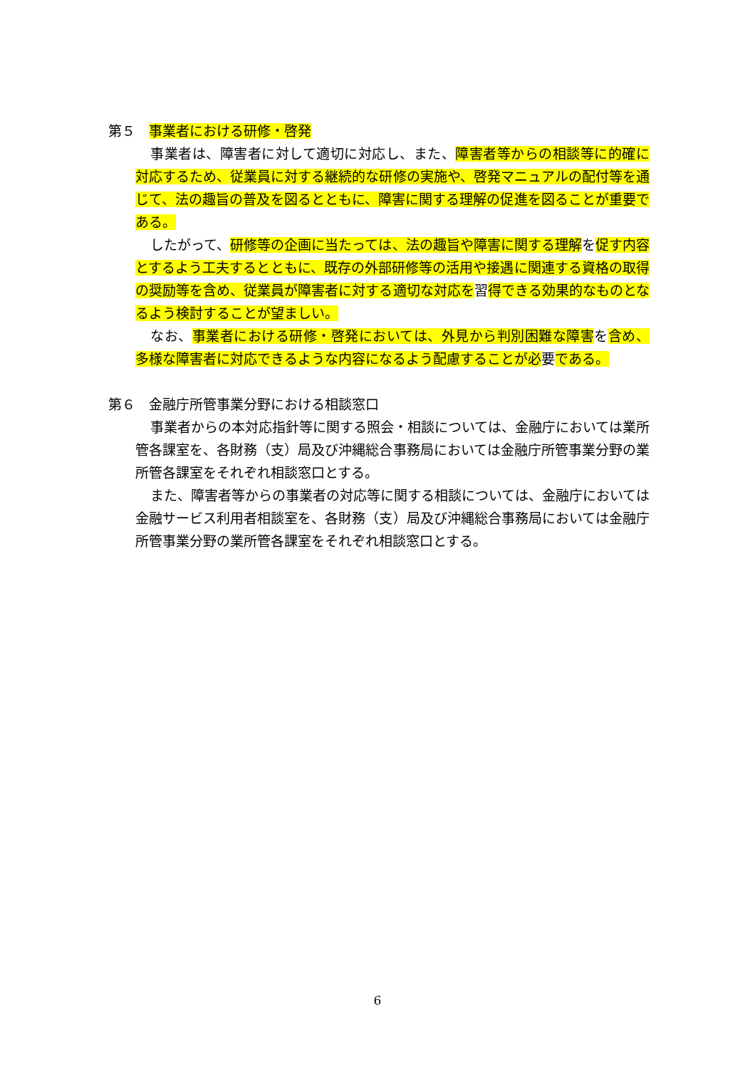第５　事業者における研修・啓発
事業者は、障害者に対して適切に対応し、また、障害者等からの相談等に的確に対応するため、従業員に対する継続的な研修の実施や、啓発マニュアルの配付等を通じて、法の趣旨の普及を図るとともに、障害に関する理解の促進を図ることが重要である。
したがって、研修等の企画に当たっては、法の趣旨や障害に関する理解を促す内容とするよう工夫するとともに、既存の外部研修等の活用や接遇に関連する資格の取得の奨励等を含め、従業員が障害者に対する適切な対応を習得できる効果的なものとなるよう検討することが望ましい。
なお、事業者における研修・啓発においては、外見から判別困難な障害を含め、多様な障害者に対応できるような内容になるよう配慮することが必要である。
第６　金融庁所管事業分野における相談窓口
事業者からの本対応指針等に関する照会・相談については、金融庁においては業所管各課室を、各財務（支）局及び沖縄総合事務局においては金融庁所管事業分野の業所管各課室をそれぞれ相談窓口とする。
また、障害者等からの事業者の対応等に関する相談については、金融庁においては金融サービス利用者相談室を、各財務（支）局及び沖縄総合事務局においては金融庁所管事業分野の業所管各課室をそれぞれ相談窓口とする。
6